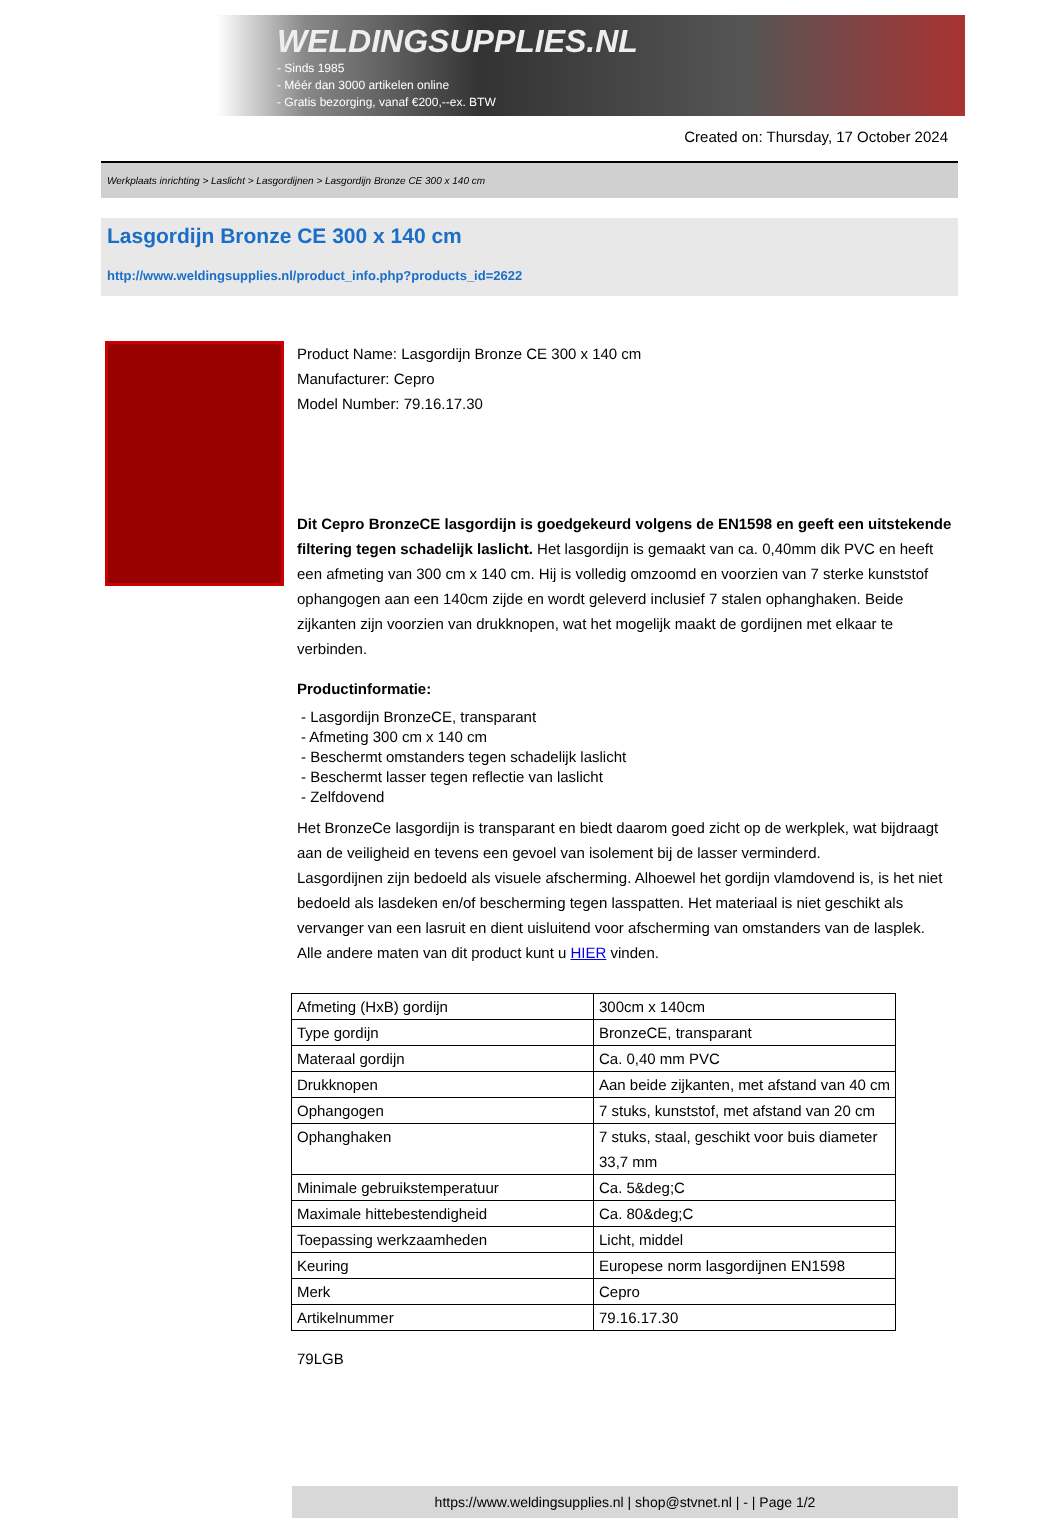WELDINGSUPPLIES.NL
- Sinds 1985
- Méér dan 3000 artikelen online
- Gratis bezorging, vanaf €200,--ex. BTW
Created on: Thursday, 17 October 2024
Werkplaats inrichting > Laslicht > Lasgordijnen > Lasgordijn Bronze CE 300 x 140 cm
Lasgordijn Bronze CE 300 x 140 cm
http://www.weldingsupplies.nl/product_info.php?products_id=2622
Product Name: Lasgordijn Bronze CE 300 x 140 cm
Manufacturer: Cepro
Model Number: 79.16.17.30
Dit Cepro BronzeCE lasgordijn is goedgekeurd volgens de EN1598 en geeft een uitstekende filtering tegen schadelijk laslicht. Het lasgordijn is gemaakt van ca. 0,40mm dik PVC en heeft een afmeting van 300 cm x 140 cm. Hij is volledig omzoomd en voorzien van 7 sterke kunststof ophangogen aan een 140cm zijde en wordt geleverd inclusief 7 stalen ophanghaken. Beide zijkanten zijn voorzien van drukknopen, wat het mogelijk maakt de gordijnen met elkaar te verbinden.
Productinformatie:
- Lasgordijn BronzeCE, transparant
- Afmeting 300 cm x 140 cm
- Beschermt omstanders tegen schadelijk laslicht
- Beschermt lasser tegen reflectie van laslicht
- Zelfdovend
Het BronzeCe lasgordijn is transparant en biedt daarom goed zicht op de werkplek, wat bijdraagt aan de veiligheid en tevens een gevoel van isolement bij de lasser verminderd.
Lasgordijnen zijn bedoeld als visuele afscherming. Alhoewel het gordijn vlamdovend is, is het niet bedoeld als lasdeken en/of bescherming tegen lasspatten. Het materiaal is niet geschikt als vervanger van een lasruit en dient uisluitend voor afscherming van omstanders van de lasplek.
Alle andere maten van dit product kunt u HIER vinden.
| Afmeting (HxB) gordijn | 300cm x 140cm |
| Type gordijn | BronzeCE, transparant |
| Materaal gordijn | Ca. 0,40 mm PVC |
| Drukknopen | Aan beide zijkanten, met afstand van 40 cm |
| Ophangogen | 7 stuks, kunststof, met afstand van 20 cm |
| Ophanghaken | 7 stuks, staal, geschikt voor buis diameter 33,7 mm |
| Minimale gebruikstemperatuur | Ca. 5&deg;C |
| Maximale hittebestendigheid | Ca. 80&deg;C |
| Toepassing werkzaamheden | Licht, middel |
| Keuring | Europese norm lasgordijnen EN1598 |
| Merk | Cepro |
| Artikelnummer | 79.16.17.30 |
79LGB
https://www.weldingsupplies.nl | shop@stvnet.nl | - | Page 1/2